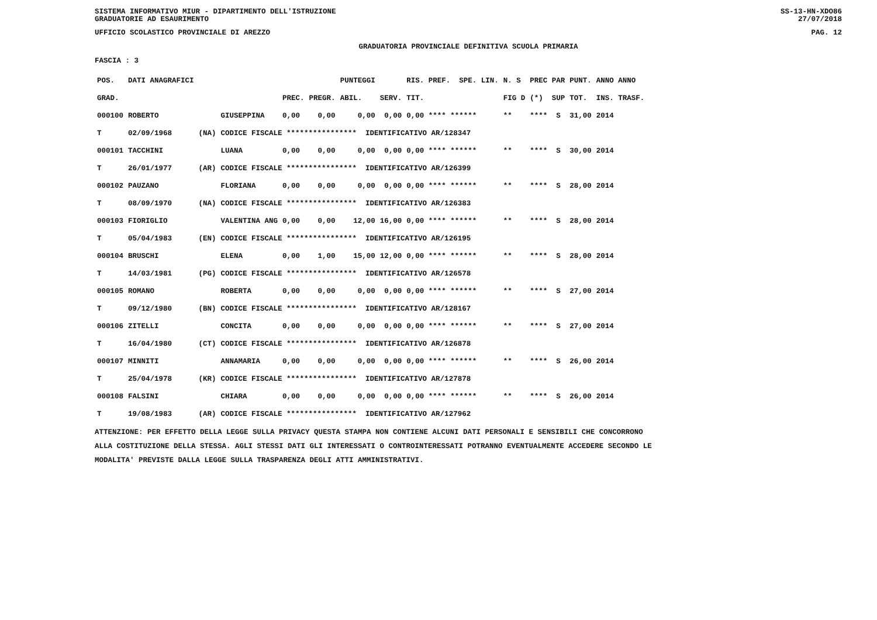SISTEMA INFORMATIVO MIUR - DIPARTIMENTO DELL'ISTRUZIONE
GRADUATORIE AD ESAURIMENTO
SS-13-HN-XDO86
27/07/2018
UFFICIO SCOLASTICO PROVINCIALE DI AREZZO
PAG. 12
GRADUATORIA PROVINCIALE DEFINITIVA SCUOLA PRIMARIA
FASCIA : 3
| POS. | DATI ANAGRAFICI | | | | | PUNTEGGI | | RIS. PREF. SPE. LIN. | | N. S | PREC PAR | PUNT. | ANNO ANNO |
| --- | --- | --- | --- | --- | --- | --- | --- | --- | --- | --- | --- | --- | --- |
| GRAD. | | | | PREC. | PREGR. | ABIL. | SERV. | TIT. | | FIG D | (*) SUP | TOT. | INS. TRASF. |
| 000100 | ROBERTO | | GIUSEPPINA | 0,00 | 0,00 | 0,00 | 0,00 | 0,00 **** ****** | | ** | **** S | 31,00 | 2014 |
| T | 02/09/1968 | (NA) | CODICE FISCALE **************** IDENTIFICATIVO AR/128347 | | | | | | | | | | |
| 000101 | TACCHINI | | LUANA | 0,00 | 0,00 | 0,00 | 0,00 | 0,00 **** ****** | | ** | **** S | 30,00 | 2014 |
| T | 26/01/1977 | (AR) | CODICE FISCALE **************** IDENTIFICATIVO AR/126399 | | | | | | | | | | |
| 000102 | PAUZANO | | FLORIANA | 0,00 | 0,00 | 0,00 | 0,00 | 0,00 **** ****** | | ** | **** S | 28,00 | 2014 |
| T | 08/09/1970 | (NA) | CODICE FISCALE **************** IDENTIFICATIVO AR/126383 | | | | | | | | | | |
| 000103 | FIORIGLIO | | VALENTINA ANG | 0,00 | 0,00 | 12,00 | 16,00 | 0,00 **** ****** | | ** | **** S | 28,00 | 2014 |
| T | 05/04/1983 | (EN) | CODICE FISCALE **************** IDENTIFICATIVO AR/126195 | | | | | | | | | | |
| 000104 | BRUSCHI | | ELENA | 0,00 | 1,00 | 15,00 | 12,00 | 0,00 **** ****** | | ** | **** S | 28,00 | 2014 |
| T | 14/03/1981 | (PG) | CODICE FISCALE **************** IDENTIFICATIVO AR/126578 | | | | | | | | | | |
| 000105 | ROMANO | | ROBERTA | 0,00 | 0,00 | 0,00 | 0,00 | 0,00 **** ****** | | ** | **** S | 27,00 | 2014 |
| T | 09/12/1980 | (BN) | CODICE FISCALE **************** IDENTIFICATIVO AR/128167 | | | | | | | | | | |
| 000106 | ZITELLI | | CONCITA | 0,00 | 0,00 | 0,00 | 0,00 | 0,00 **** ****** | | ** | **** S | 27,00 | 2014 |
| T | 16/04/1980 | (CT) | CODICE FISCALE **************** IDENTIFICATIVO AR/126878 | | | | | | | | | | |
| 000107 | MINNITI | | ANNAMARIA | 0,00 | 0,00 | 0,00 | 0,00 | 0,00 **** ****** | | ** | **** S | 26,00 | 2014 |
| T | 25/04/1978 | (KR) | CODICE FISCALE **************** IDENTIFICATIVO AR/127878 | | | | | | | | | | |
| 000108 | FALSINI | | CHIARA | 0,00 | 0,00 | 0,00 | 0,00 | 0,00 **** ****** | | ** | **** S | 26,00 | 2014 |
| T | 19/08/1983 | (AR) | CODICE FISCALE **************** IDENTIFICATIVO AR/127962 | | | | | | | | | | |
ATTENZIONE: PER EFFETTO DELLA LEGGE SULLA PRIVACY QUESTA STAMPA NON CONTIENE ALCUNI DATI PERSONALI E SENSIBILI CHE CONCORRONO
ALLA COSTITUZIONE DELLA STESSA. AGLI STESSI DATI GLI INTERESSATI O CONTROINTERESSATI POTRANNO EVENTUALMENTE ACCEDERE SECONDO LE
MODALITA' PREVISTE DALLA LEGGE SULLA TRASPARENZA DEGLI ATTI AMMINISTRATIVI.